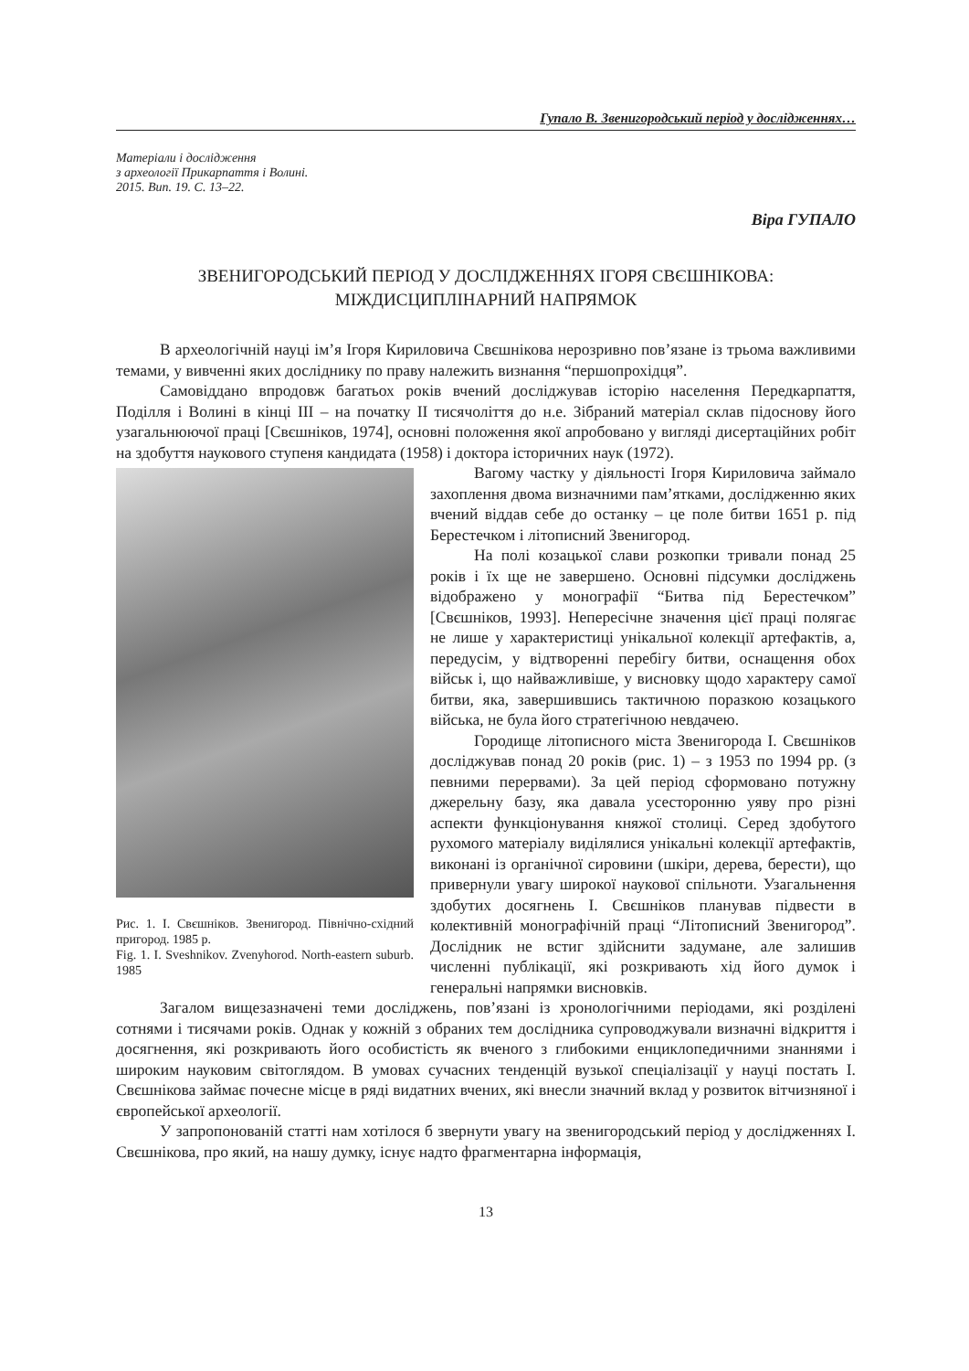Гупало В. Звенигородський період у дослідженнях…
Матеріали і дослідження
з археології Прикарпаття і Волині.
2015. Вип. 19. С. 13–22.
Віра ГУПАЛО
ЗВЕНИГОРОДСЬКИЙ ПЕРІОД У ДОСЛІДЖЕННЯХ ІГОРЯ СВЄШНІКОВА:
МІЖДИСЦИПЛІНАРНИЙ НАПРЯМОК
В археологічній науці ім’я Ігоря Кириловича Свєшнікова нерозривно пов’язане із трьома важливими темами, у вивченні яких досліднику по праву належить визнання “першопрохідця”.
Самовіддано впродовж багатьох років вчений досліджував історію населення Передкарпаття, Поділля і Волині в кінці ІІІ – на початку ІІ тисячоліття до н.е. Зібраний матеріал склав підоснову його узагальнюючої праці [Свєшніков, 1974], основні положення якої апробовано у вигляді дисертаційних робіт на здобуття наукового ступеня кандидата (1958) і доктора історичних наук (1972).
Рис. 1. І. Свєшніков. Звенигород. Північно-східний пригород. 1985 р.
Fig. 1. I. Sveshnikov. Zvenyhorod. North-eastern suburb. 1985
Вагому частку у діяльності Ігоря Кириловича займало захоплення двома визначними пам’ятками, дослідженню яких вчений віддав себе до останку – це поле битви 1651 р. під Берестечком і літописний Звенигород.
На полі козацької слави розкопки тривали понад 25 років і їх ще не завершено. Основні підсумки досліджень відображено у монографії “Битва під Берестечком” [Свєшніков, 1993]. Непересічне значення цієї праці полягає не лише у характеристиці унікальної колекції артефактів, а, передусім, у відтворенні перебігу битви, оснащення обох військ і, що найважливіше, у висновку щодо характеру самої битви, яка, завершившись тактичною поразкою козацького війська, не була його стратегічною невдачею.
Городище літописного міста Звенигорода І. Свєшніков досліджував понад 20 років (рис. 1) – з 1953 по 1994 рр. (з певними перервами). За цей період сформовано потужну джерельну базу, яка давала усесторонню уяву про різні аспекти функціонування княжої столиці. Серед здобутого рухомого матеріалу виділялися унікальні колекції артефактів, виконані із органічної сировини (шкіри, дерева, берести), що привернули увагу широкої наукової спільноти. Узагальнення здобутих досягнень І. Свєшніков планував підвести в колективній монографічній праці “Літописний Звенигород”. Дослідник не встиг здійснити задумане, але залишив численні публікації, які розкривають хід його думок і генеральні напрямки висновків.
Загалом вищезазначені теми досліджень, пов’язані із хронологічними періодами, які розділені сотнями і тисячами років. Однак у кожній з обраних тем дослідника супроводжували визначні відкриття і досягнення, які розкривають його особистість як вченого з глибокими енциклопедичними знаннями і широким науковим світоглядом. В умовах сучасних тенденцій вузької спеціалізації у науці постать І. Свєшнікова займає почесне місце в ряді видатних вчених, які внесли значний вклад у розвиток вітчизняної і європейської археології.
У запропонованій статті нам хотілося б звернути увагу на звенигородський період у дослідженнях І. Свєшнікова, про який, на нашу думку, існує надто фрагментарна інформація,
13